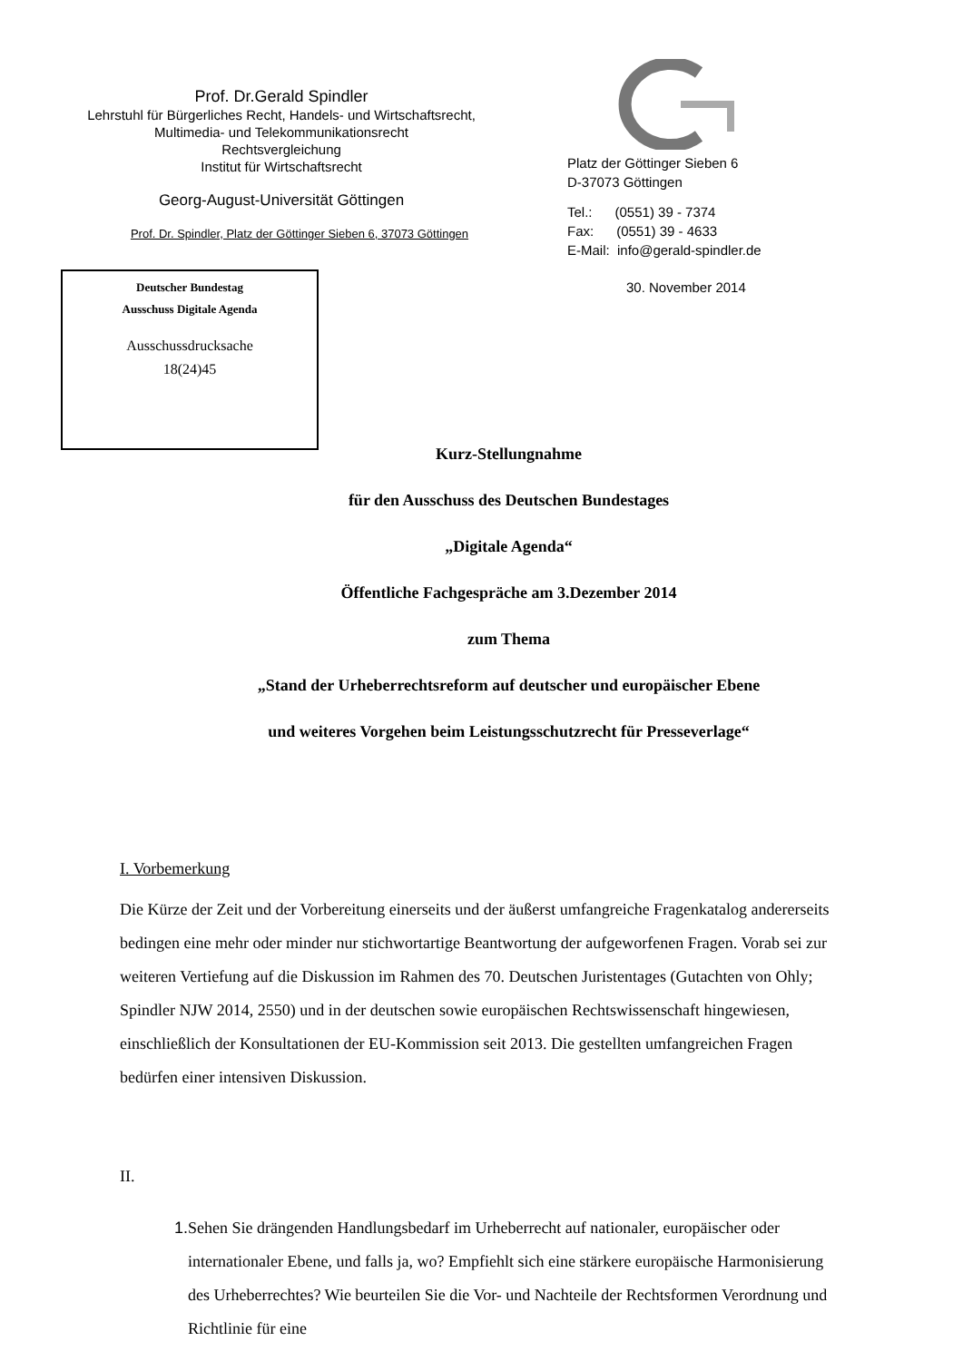Prof. Dr.Gerald Spindler
Lehrstuhl für Bürgerliches Recht, Handels- und Wirtschaftsrecht,
Multimedia- und Telekommunikationsrecht
Rechtsvergleichung
Institut für Wirtschaftsrecht
Georg-August-Universität Göttingen
Prof. Dr. Spindler, Platz der Göttinger Sieben 6, 37073 Göttingen
Deutscher Bundestag
Ausschuss Digitale Agenda
Ausschussdrucksache
18(24)45
Platz der Göttinger Sieben 6
D-37073 Göttingen
Tel.: (0551) 39 - 7374
Fax: (0551) 39 - 4633
E-Mail: info@gerald-spindler.de
30. November 2014
Kurz-Stellungnahme
für den Ausschuss des Deutschen Bundestages
„Digitale Agenda“
Öffentliche Fachgespräche am 3.Dezember 2014
zum Thema
„Stand der Urheberrechtsreform auf deutscher und europäischer Ebene
und weiteres Vorgehen beim Leistungsschutzrecht für Presseverlage“
I. Vorbemerkung
Die Kürze der Zeit und der Vorbereitung einerseits und der äußerst umfangreiche Fragenkatalog andererseits bedingen eine mehr oder minder nur stichwortartige Beantwortung der aufgeworfenen Fragen. Vorab sei zur weiteren Vertiefung auf die Diskussion im Rahmen des 70. Deutschen Juristentages (Gutachten von Ohly; Spindler NJW 2014, 2550) und in der deutschen sowie europäischen Rechtswissenschaft hingewiesen, einschließlich der Konsultationen der EU-Kommission seit 2013. Die gestellten umfangreichen Fragen bedürfen einer intensiven Diskussion.
II.
1. Sehen Sie drängenden Handlungsbedarf im Urheberrecht auf nationaler, europäischer oder internationaler Ebene, und falls ja, wo? Empfiehlt sich eine stärkere europäische Harmonisierung des Urheberrechtes? Wie beurteilen Sie die Vor- und Nachteile der Rechtsformen Verordnung und Richtlinie für eine